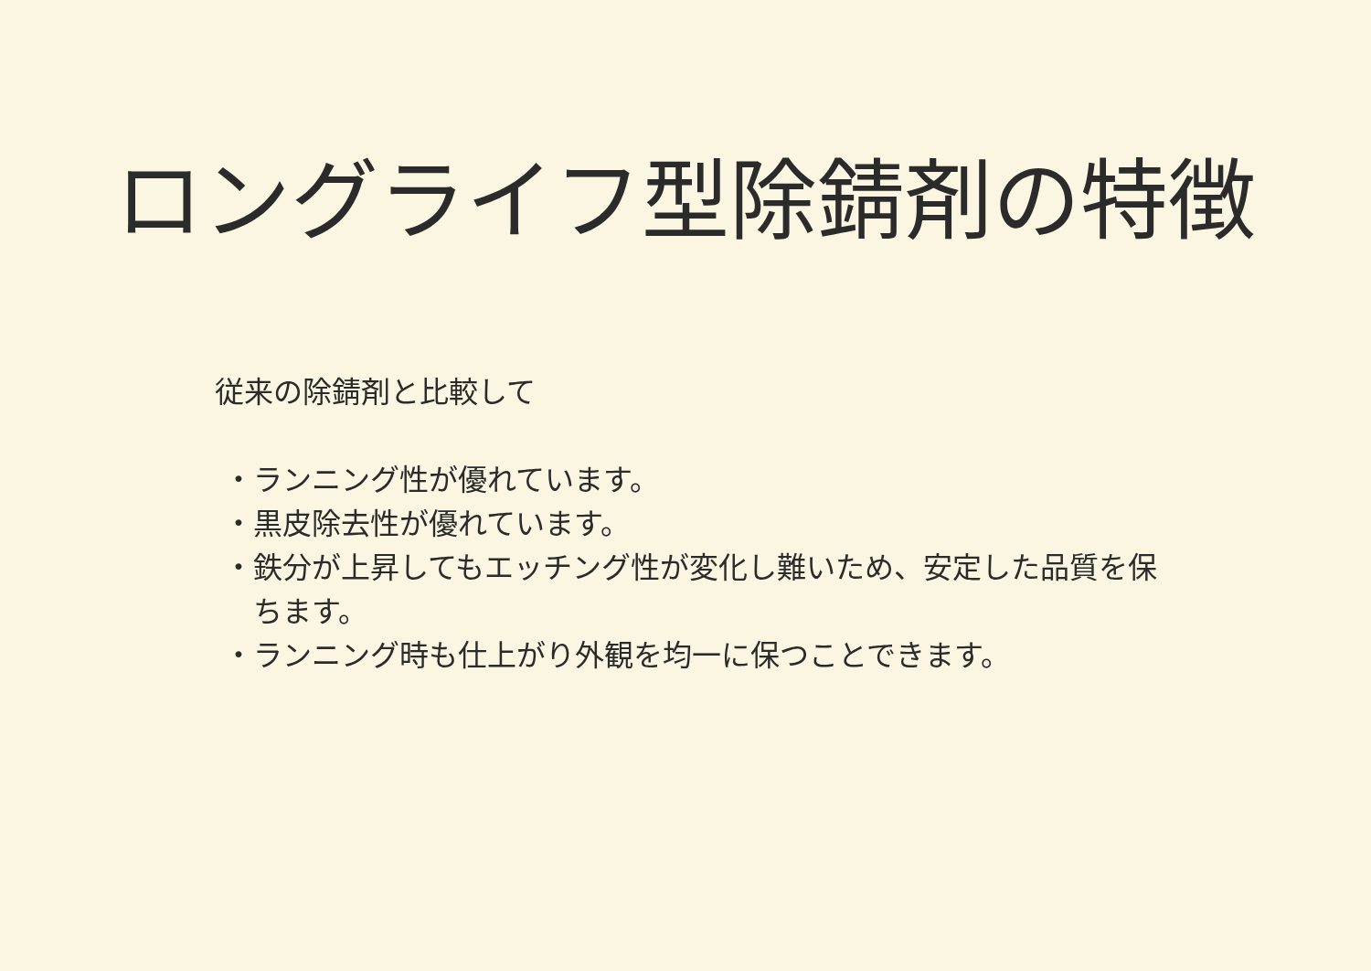ロングライフ型除錆剤の特徴
従来の除錆剤と比較して
・ランニング性が優れています。
・黒皮除去性が優れています。
・鉄分が上昇してもエッチング性が変化し難いため、安定した品質を保ちます。
・ランニング時も仕上がり外観を均一に保つことできます。